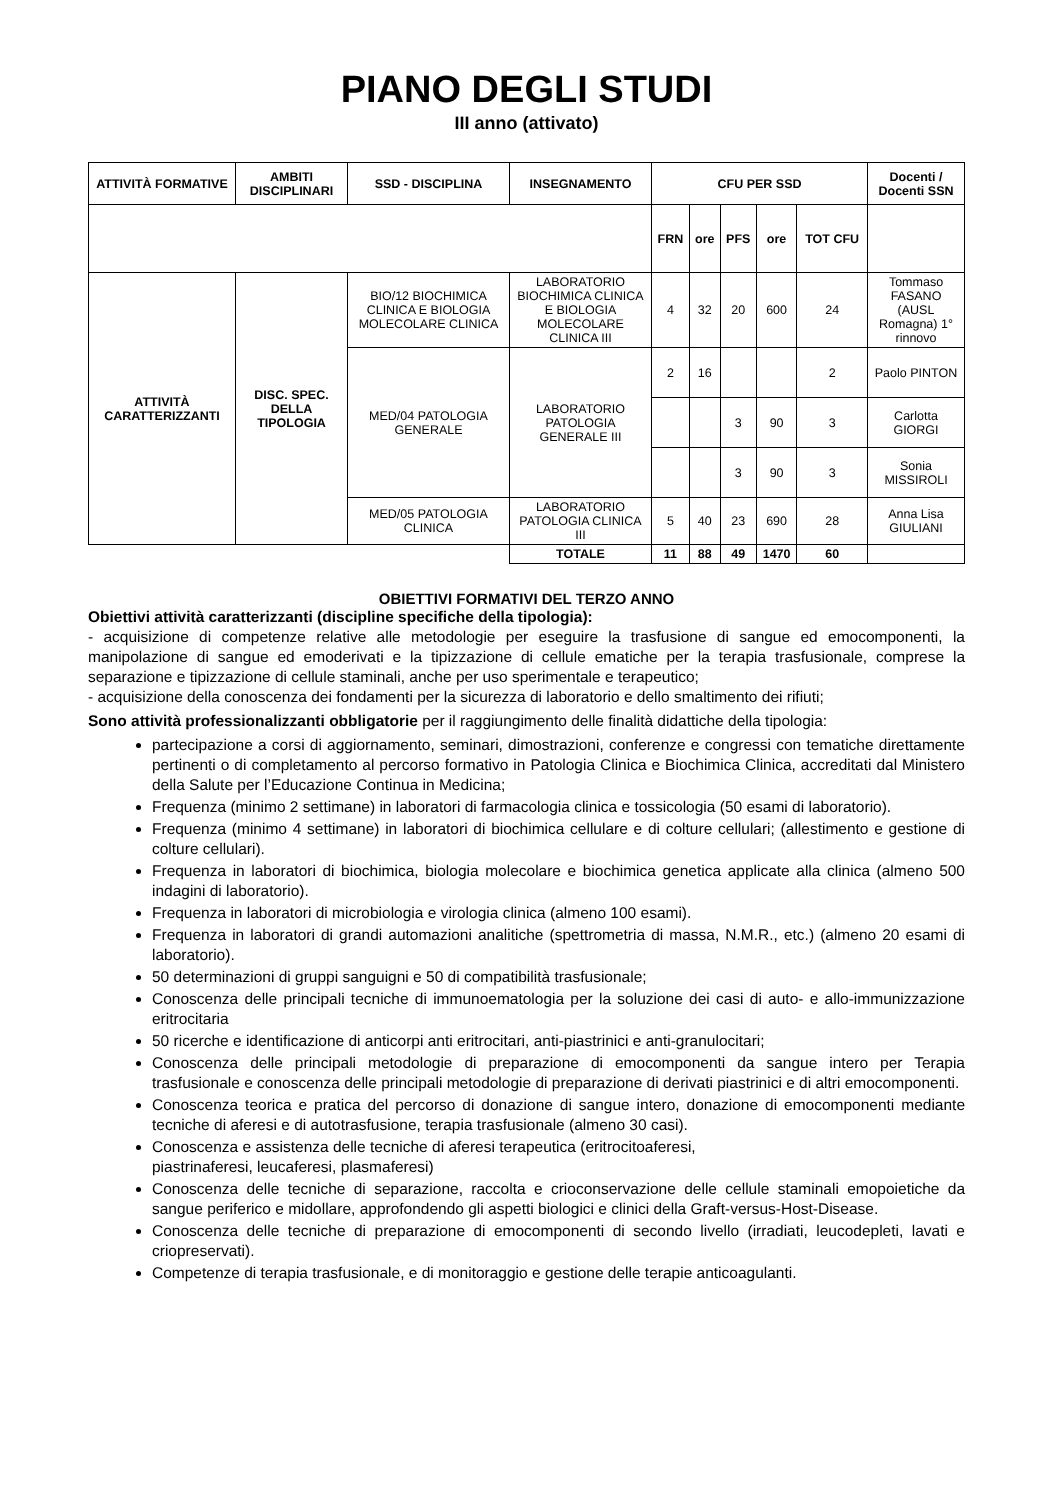PIANO DEGLI STUDI
III anno (attivato)
| ATTIVITÀ FORMATIVE | AMBITI DISCIPLINARI | SSD - DISCIPLINA | INSEGNAMENTO | CFU PER SSD | | | | | Docenti / Docenti SSN |
| --- | --- | --- | --- | --- | --- | --- | --- | --- | --- |
| | | | | FRN | ore | PFS | ore | TOT CFU | |
| ATTIVITÀ CARATTERIZZANTI | DISC. SPEC. DELLA TIPOLOGIA | BIO/12 BIOCHIMICA CLINICA E BIOLOGIA MOLECOLARE CLINICA | LABORATORIO BIOCHIMICA CLINICA E BIOLOGIA MOLECOLARE CLINICA III | 4 | 32 | 20 | 600 | 24 | Tommaso FASANO (AUSL Romagna) 1° rinnovo |
| | | MED/04 PATOLOGIA GENERALE | LABORATORIO PATOLOGIA GENERALE III | 2 | 16 | | | 2 | Paolo PINTON |
| | | | | | | 3 | 90 | 3 | Carlotta GIORGI |
| | | | | | | 3 | 90 | 3 | Sonia MISSIROLI |
| | | MED/05 PATOLOGIA CLINICA | LABORATORIO PATOLOGIA CLINICA III | 5 | 40 | 23 | 690 | 28 | Anna Lisa GIULIANI |
| | | | TOTALE | 11 | 88 | 49 | 1470 | 60 | |
OBIETTIVI FORMATIVI DEL TERZO ANNO
Obiettivi attività caratterizzanti (discipline specifiche della tipologia):
- acquisizione di competenze relative alle metodologie per eseguire la trasfusione di sangue ed emocomponenti, la manipolazione di sangue ed emoderivati e la tipizzazione di cellule ematiche per la terapia trasfusionale, comprese la separazione e tipizzazione di cellule staminali, anche per uso sperimentale e terapeutico;
- acquisizione della conoscenza dei fondamenti per la sicurezza di laboratorio e dello smaltimento dei rifiuti;
Sono attività professionalizzanti obbligatorie per il raggiungimento delle finalità didattiche della tipologia:
partecipazione a corsi di aggiornamento, seminari, dimostrazioni, conferenze e congressi con tematiche direttamente pertinenti o di completamento al percorso formativo in Patologia Clinica e Biochimica Clinica, accreditati dal Ministero della Salute per l’Educazione Continua in Medicina;
Frequenza (minimo 2 settimane) in laboratori di farmacologia clinica e tossicologia (50 esami di laboratorio).
Frequenza (minimo 4 settimane) in laboratori di biochimica cellulare e di colture cellulari; (allestimento e gestione di colture cellulari).
Frequenza in laboratori di biochimica, biologia molecolare e biochimica genetica applicate alla clinica (almeno 500 indagini di laboratorio).
Frequenza in laboratori di microbiologia e virologia clinica (almeno 100 esami).
Frequenza in laboratori di grandi automazioni analitiche (spettrometria di massa, N.M.R., etc.) (almeno 20 esami di laboratorio).
50 determinazioni di gruppi sanguigni e 50 di compatibilità trasfusionale;
Conoscenza delle principali tecniche di immunoematologia per la soluzione dei casi di auto- e allo-immunizzazione eritrocitaria
50 ricerche e identificazione di anticorpi anti eritrocitari, anti-piastrinici e anti-granulocitari;
Conoscenza delle principali metodologie di preparazione di emocomponenti da sangue intero per Terapia trasfusionale e conoscenza delle principali metodologie di preparazione di derivati piastrinici e di altri emocomponenti.
Conoscenza teorica e pratica del percorso di donazione di sangue intero, donazione di emocomponenti mediante tecniche di aferesi e di autotrasfusione, terapia trasfusionale (almeno 30 casi).
Conoscenza e assistenza delle tecniche di aferesi terapeutica (eritrocitoaferesi,
piastrinaferesi, leucaferesi, plasmaferesi)
Conoscenza delle tecniche di separazione, raccolta e crioconservazione delle cellule staminali emopoietiche da sangue periferico e midollare, approfondendo gli aspetti biologici e clinici della Graft-versus-Host-Disease.
Conoscenza delle tecniche di preparazione di emocomponenti di secondo livello (irradiati, leucodepleti, lavati e criopreservati).
Competenze di terapia trasfusionale, e di monitoraggio e gestione delle terapie anticoagulanti.